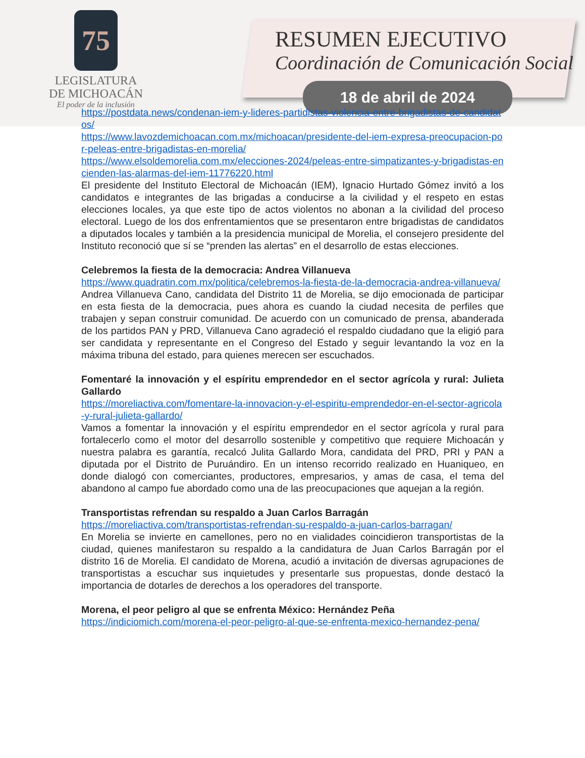75
LEGISLATURA
DE MICHOACÁN
El poder de la inclusión
RESUMEN EJECUTIVO
Coordinación de Comunicación Social
18 de abril de 2024
https://postdata.news/condenan-iem-y-lideres-partidistas-violencia-entre-brigadistas-de-candidatos/
https://www.lavozdemichoacan.com.mx/michoacan/presidente-del-iem-expresa-preocupacion-por-peleas-entre-brigadistas-en-morelia/
https://www.elsoldemorelia.com.mx/elecciones-2024/peleas-entre-simpatizantes-y-brigadistas-encienden-las-alarmas-del-iem-11776220.html
El presidente del Instituto Electoral de Michoacán (IEM), Ignacio Hurtado Gómez invitó a los candidatos e integrantes de las brigadas a conducirse a la civilidad y el respeto en estas elecciones locales, ya que este tipo de actos violentos no abonan a la civilidad del proceso electoral. Luego de los dos enfrentamientos que se presentaron entre brigadistas de candidatos a diputados locales y también a la presidencia municipal de Morelia, el consejero presidente del Instituto reconoció que sí se “prenden las alertas” en el desarrollo de estas elecciones.
Celebremos la fiesta de la democracia: Andrea Villanueva
https://www.quadratin.com.mx/politica/celebremos-la-fiesta-de-la-democracia-andrea-villanueva/
Andrea Villanueva Cano, candidata del Distrito 11 de Morelia, se dijo emocionada de participar en esta fiesta de la democracia, pues ahora es cuando la ciudad necesita de perfiles que trabajen y sepan construir comunidad. De acuerdo con un comunicado de prensa, abanderada de los partidos PAN y PRD, Villanueva Cano agradeció el respaldo ciudadano que la eligió para ser candidata y representante en el Congreso del Estado y seguir levantando la voz en la máxima tribuna del estado, para quienes merecen ser escuchados.
Fomentaré la innovación y el espíritu emprendedor en el sector agrícola y rural: Julieta Gallardo
https://moreliactiva.com/fomentare-la-innovacion-y-el-espiritu-emprendedor-en-el-sector-agricola-y-rural-julieta-gallardo/
Vamos a fomentar la innovación y el espíritu emprendedor en el sector agrícola y rural para fortalecerlo como el motor del desarrollo sostenible y competitivo que requiere Michoacán y nuestra palabra es garantía, recalcó Julita Gallardo Mora, candidata del PRD, PRI y PAN a diputada por el Distrito de Puruándiro. En un intenso recorrido realizado en Huaniqueo, en donde dialogó con comerciantes, productores, empresarios, y amas de casa, el tema del abandono al campo fue abordado como una de las preocupaciones que aquejan a la región.
Transportistas refrendan su respaldo a Juan Carlos Barragán
https://moreliactiva.com/transportistas-refrendan-su-respaldo-a-juan-carlos-barragan/
En Morelia se invierte en camellones, pero no en vialidades coincidieron transportistas de la ciudad, quienes manifestaron su respaldo a la candidatura de Juan Carlos Barragán por el distrito 16 de Morelia. El candidato de Morena, acudió a invitación de diversas agrupaciones de transportistas a escuchar sus inquietudes y presentarle sus propuestas, donde destacó la importancia de dotarles de derechos a los operadores del transporte.
Morena, el peor peligro al que se enfrenta México: Hernández Peña
https://indiciomich.com/morena-el-peor-peligro-al-que-se-enfrenta-mexico-hernandez-pena/